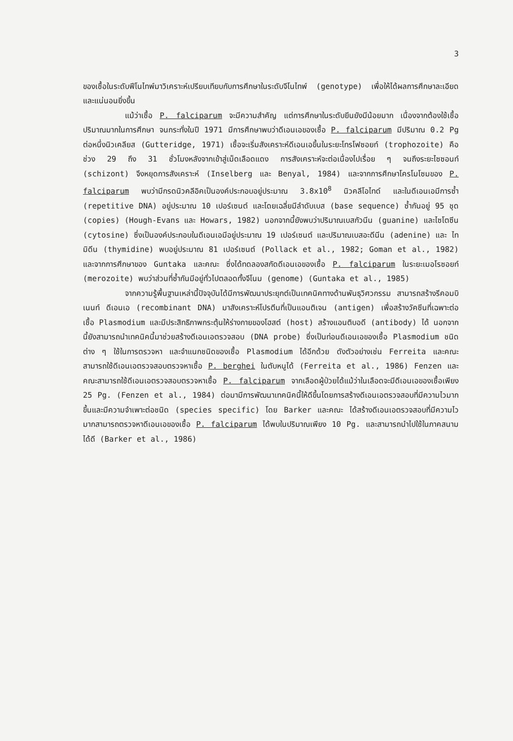3
ของเชื้อในระดับฟีโนไทพ์มาวิเคราะห์เปรียบเทียบกับการศึกษาในระดับจีโนไทพ์ (genotype) เพื่อให้ได้ผลการศึกษาละเอียดและแน่นอนยิ่งขึ้น
แม้ว่าเชื้อ P. falciparum จะมีความสำคัญ แต่การศึกษาในระดับยีนยังมีน้อยมาก เนื่องจากต้องใช้เชื้อปริมาณมากในการศึกษา จนกระทั่งในปี 1971 มีการศึกษาพบว่าดีเอนเอของเชื้อ P. falciparum มีปริมาณ 0.2 Pg ต่อหนึ่งนิวเคลียส (Gutteridge, 1971) เชื้อจะเริ่มสังเคราะห์ดีเอนเอขึ้นในระยะโทรโฟซอยท์ (trophozoite) คือช่วง 29 ถึง 31 ชั่วโมงหลังจากเข้าสู่เม็ดเลือดแดง การสังเคราะห์จะต่อเนื่องไปเรื่อย ๆ จนถึงระยะไซซอนท์ (schizont) จึงหยุดการสังเคราะห์ (Inselberg และ Benyal, 1984) และจากการศึกษาโครโมโซมของ P. falciparum พบว่ามีกรดนิวคลีอิคเป็นองค์ประกอบอยู่ประมาณ 3.8x10<sup>8</sup> นิวคลีโอไทด์ และในดีเอนเอมีการซ้ำ (repetitive DNA) อยู่ประมาณ 10 เปอร์เซนต์ และโดยเฉลี่ยมีลำดับเบส (base sequence) ซ้ำกันอยู่ 95 ชุด (copies) (Hough-Evans และ Howars, 1982) นอกจากนี้ยังพบว่าปริมาณเบสกัวนีน (guanine) และไซโตซีน (cytosine) ซึ่งเป็นองค์ประกอบในดีเอนเอมีอยู่ประมาณ 19 เปอร์เซนต์ และปริมาณเบสอะดีนีน (adenine) และ ไทมิดีน (thymidine) พบอยู่ประมาณ 81 เปอร์เซนต์ (Pollack et al., 1982; Goman et al., 1982) และจากการศึกษาของ Guntaka และคณะ ซึ่งได้ทดลองสกัดดีเอนเอของเชื้อ P. falciparum ในระยะเมอโรซอยท์ (merozoite) พบว่าส่วนที่ซ้ำกันมีอยู่ทั่วไปตลอดทั้งจีโนม (genome) (Guntaka et al., 1985)
จากความรู้พื้นฐานเหล่านี้ปัจจุบันได้มีการพัฒนาประยุกต์เป็นเทคนิคทางด้านพันธุวิศวกรรม สามารถสร้างรีคอมบิเนนท์ ดีเอนเอ (recombinant DNA) มาสังเคราะห์โปรตีนที่เป็นแอนติเจน (antigen) เพื่อสร้างวัคซีนที่เฉพาะต่อเชื้อ Plasmodium และมีประสิทธิภาพกระตุ้นให้ร่างกายของโฮสต์ (host) สร้างแอนติบอดี (antibody) ได้ นอกจากนี้ยังสามารถนำเทคนิคนี้มาช่วยสร้างดีเอนเอตรวจสอบ (DNA probe) ซึ่งเป็นท่อนดีเอนเอของเชื้อ Plasmodium ชนิดต่าง ๆ ใช้ในการตรวจหา และจำแนกชนิดของเชื้อ Plasmodium ได้อีกด้วย ดังตัวอย่างเช่น Ferreita และคณะ สามารถใช้ดีเอนเอตรวจสอบตรวจหาเชื้อ P. berghei ในตับหนูได้ (Ferreita et al., 1986) Fenzen และคณะสามารถใช้ดีเอนเอตรวจสอบตรวจหาเชื้อ P. falciparum จากเลือดผู้ป่วยได้แม้ว่าในเลือดจะมีดีเอนเอของเชื้อเพียง 25 Pg. (Fenzen et al., 1984) ต่อมามีการพัฒนาเทคนิคนี้ให้ดีขึ้นโดยการสร้างดีเอนเอตรวจสอบที่มีความไวมากขึ้นและมีความจำเพาะต่อชนิด (species specific) โดย Barker และคณะ ได้สร้างดีเอนเอตรวจสอบที่มีความไวมากสามารถตรวจหาดีเอนเอของเชื้อ P. falciparum ได้พบในปริมาณเพียง 10 Pg. และสามารถนำไปใช้ในภาคสนามได้ดี (Barker et al., 1986)